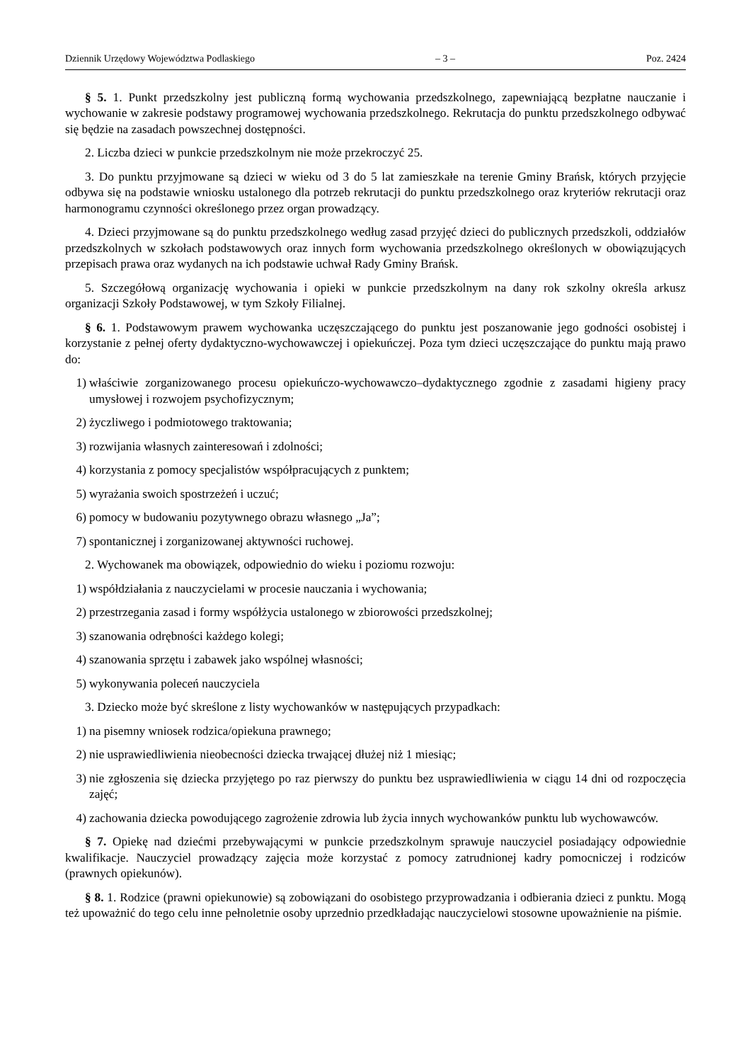Dziennik Urzędowy Województwa Podlaskiego – 3 – Poz. 2424
§ 5. 1. Punkt przedszkolny jest publiczną formą wychowania przedszkolnego, zapewniającą bezpłatne nauczanie i wychowanie w zakresie podstawy programowej wychowania przedszkolnego. Rekrutacja do punktu przedszkolnego odbywać się będzie na zasadach powszechnej dostępności.
2. Liczba dzieci w punkcie przedszkolnym nie może przekroczyć 25.
3. Do punktu przyjmowane są dzieci w wieku od 3 do 5 lat zamieszkałe na terenie Gminy Brańsk, których przyjęcie odbywa się na podstawie wniosku ustalonego dla potrzeb rekrutacji do punktu przedszkolnego oraz kryteriów rekrutacji oraz harmonogramu czynności określonego przez organ prowadzący.
4. Dzieci przyjmowane są do punktu przedszkolnego według zasad przyjęć dzieci do publicznych przedszkoli, oddziałów przedszkolnych w szkołach podstawowych oraz innych form wychowania przedszkolnego określonych w obowiązujących przepisach prawa oraz wydanych na ich podstawie uchwał Rady Gminy Brańsk.
5. Szczegółową organizację wychowania i opieki w punkcie przedszkolnym na dany rok szkolny określa arkusz organizacji Szkoły Podstawowej, w tym Szkoły Filialnej.
§ 6. 1. Podstawowym prawem wychowanka uczęszczającego do punktu jest poszanowanie jego godności osobistej i korzystanie z pełnej oferty dydaktyczno-wychowawczej i opiekuńczej. Poza tym dzieci uczęszczające do punktu mają prawo do:
1) właściwie zorganizowanego procesu opiekuńczo-wychowawczo–dydaktycznego zgodnie z zasadami higieny pracy umysłowej i rozwojem psychofizycznym;
2) życzliwego i podmiotowego traktowania;
3) rozwijania własnych zainteresowań i zdolności;
4) korzystania z pomocy specjalistów współpracujących z punktem;
5) wyrażania swoich spostrzeżeń i uczuć;
6) pomocy w budowaniu pozytywnego obrazu własnego „Ja”;
7) spontanicznej i zorganizowanej aktywności ruchowej.
2. Wychowanek ma obowiązek, odpowiednio do wieku i poziomu rozwoju:
1) współdziałania z nauczycielami w procesie nauczania i wychowania;
2) przestrzegania zasad i formy współżycia ustalonego w zbiorowości przedszkolnej;
3) szanowania odrębności każdego kolegi;
4) szanowania sprzętu i zabawek jako wspólnej własności;
5) wykonywania poleceń nauczyciela
3. Dziecko może być skreślone z listy wychowanków w następujących przypadkach:
1) na pisemny wniosek rodzica/opiekuna prawnego;
2) nie usprawiedliwienia nieobecności dziecka trwającej dłużej niż 1 miesiąc;
3) nie zgłoszenia się dziecka przyjętego po raz pierwszy do punktu bez usprawiedliwienia w ciągu 14 dni od rozpoczęcia zajęć;
4) zachowania dziecka powodującego zagrożenie zdrowia lub życia innych wychowanków punktu lub wychowawców.
§ 7. Opiekę nad dziećmi przebywającymi w punkcie przedszkolnym sprawuje nauczyciel posiadający odpowiednie kwalifikacje. Nauczyciel prowadzący zajęcia może korzystać z pomocy zatrudnionej kadry pomocniczej i rodziców (prawnych opiekunów).
§ 8. 1. Rodzice (prawni opiekunowie) są zobowiązani do osobistego przyprowadzania i odbierania dzieci z punktu. Mogą też upoważnić do tego celu inne pełnoletnie osoby uprzednio przedkładając nauczycielowi stosowne upoważnienie na piśmie.